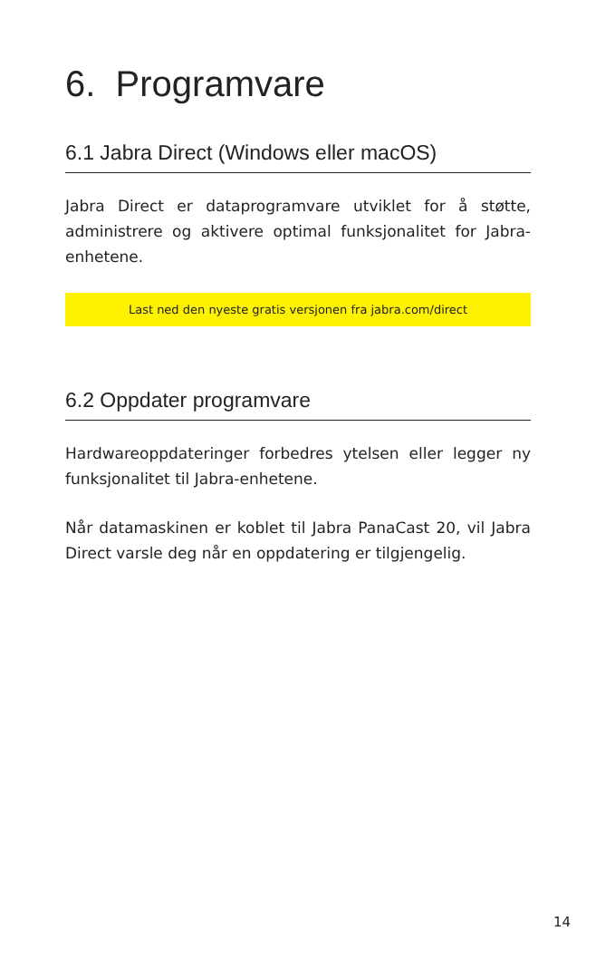6. Programvare
6.1 Jabra Direct (Windows eller macOS)
Jabra Direct er dataprogramvare utviklet for å støtte, administrere og aktivere optimal funksjonalitet for Jabra-enhetene.
Last ned den nyeste gratis versjonen fra jabra.com/direct
6.2 Oppdater programvare
Hardwareoppdateringer forbedres ytelsen eller legger ny funksjonalitet til Jabra-enhetene.
Når datamaskinen er koblet til Jabra PanaCast 20, vil Jabra Direct varsle deg når en oppdatering er tilgjengelig.
14